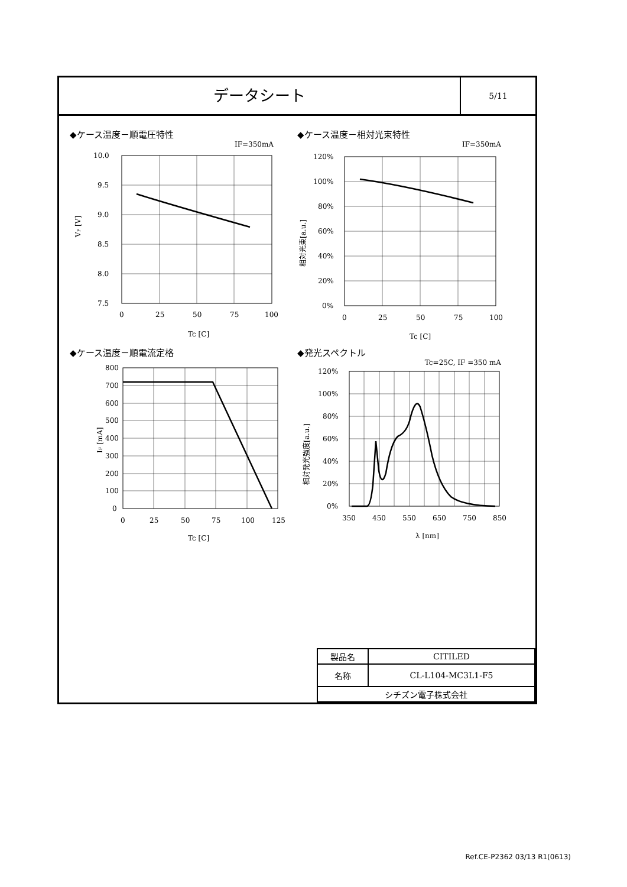データシート
5/11
◆ケース温度－順電圧特性
IF=350mA
10.0
9.5
9.0
8.5
8.0
7.5
0
25
50
75
100
Tc [C]
VF [V]
◆ケース温度－相対光束特性
IF=350mA
120%
100%
80%
60%
40%
20%
0%
0
25
50
75
100
Tc [C]
相対光束[a.u.]
◆ケース温度－順電流定格
800
700
600
500
400
300
200
100
0
0
25
50
75
100
125
Tc [C]
IF [mA]
◆発光スペクトル
Tc=25C, IF =350 mA
120%
100%
80%
60%
40%
20%
0%
350
450
550
650
750
850
λ [nm]
相対発光強度[a.u.]
| 製品名 | CITILED |
| 名称 | CL-L104-MC3L1-F5 |
| シチズン電子株式会社 | |
Ref.CE-P2362 03/13 R1(0613)